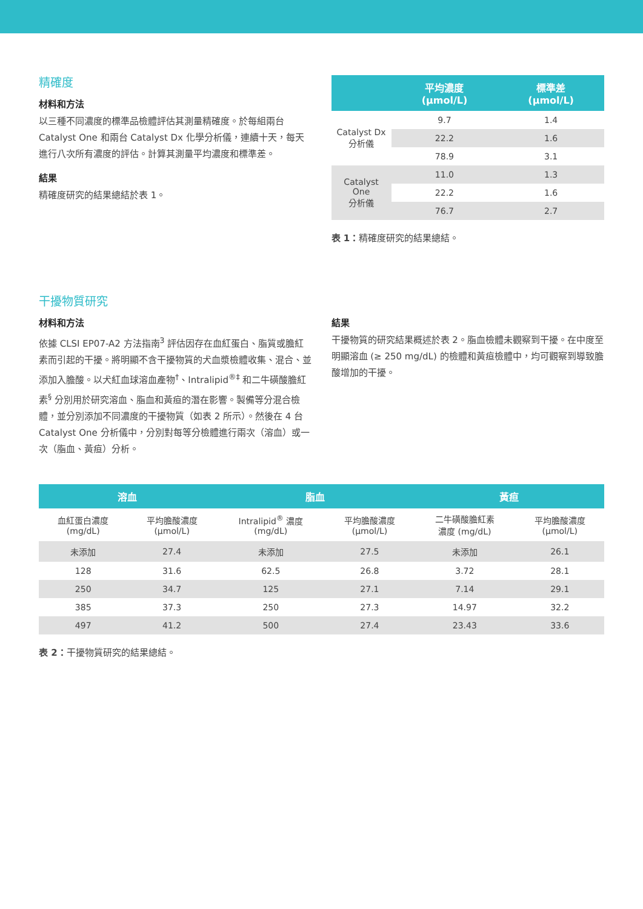精確度
材料和方法
以三種不同濃度的標準品檢體評估其測量精確度。於每組兩台 Catalyst One 和兩台 Catalyst Dx 化學分析儀，連續十天，每天進行八次所有濃度的評估。計算其測量平均濃度和標準差。
結果
精確度研究的結果總結於表 1。
| | 平均濃度 (μmol/L) | 標準差 (μmol/L) |
| --- | --- | --- |
| Catalyst Dx 分析儀 | 9.7 | 1.4 |
| | 22.2 | 1.6 |
| | 78.9 | 3.1 |
| Catalyst One 分析儀 | 11.0 | 1.3 |
| | 22.2 | 1.6 |
| | 76.7 | 2.7 |
表 1：精確度研究的結果總結。
干擾物質研究
材料和方法
依據 CLSI EP07-A2 方法指南<sup>3</sup> 評估因存在血紅蛋白、脂質或膽紅素而引起的干擾。將明顯不含干擾物質的犬血漿檢體收集、混合、並添加入膽酸。以犬紅血球溶血產物<sup>†</sup>、Intralipid<sup>®‡</sup> 和二牛磺酸膽紅素<sup>§</sup> 分別用於研究溶血、脂血和黃疸的潛在影響。製備等分混合檢體，並分別添加不同濃度的干擾物質（如表 2 所示）。然後在 4 台 Catalyst One 分析儀中，分別對每等分檢體進行兩次（溶血）或一次（脂血、黃疸）分析。
結果
干擾物質的研究結果概述於表 2。脂血檢體未觀察到干擾。在中度至明顯溶血 (≥ 250 mg/dL) 的檢體和黃疸檢體中，均可觀察到導致膽酸增加的干擾。
| 溶血 | | 脂血 | | 黃疸 | |
| --- | --- | --- | --- | --- | --- |
| 血紅蛋白濃度 (mg/dL) | 平均膽酸濃度 (μmol/L) | Intralipid<sup>®</sup> 濃度 (mg/dL) | 平均膽酸濃度 (μmol/L) | 二牛磺酸膽紅素 濃度 (mg/dL) | 平均膽酸濃度 (μmol/L) |
| 未添加 | 27.4 | 未添加 | 27.5 | 未添加 | 26.1 |
| 128 | 31.6 | 62.5 | 26.8 | 3.72 | 28.1 |
| 250 | 34.7 | 125 | 27.1 | 7.14 | 29.1 |
| 385 | 37.3 | 250 | 27.3 | 14.97 | 32.2 |
| 497 | 41.2 | 500 | 27.4 | 23.43 | 33.6 |
表 2：干擾物質研究的結果總結。